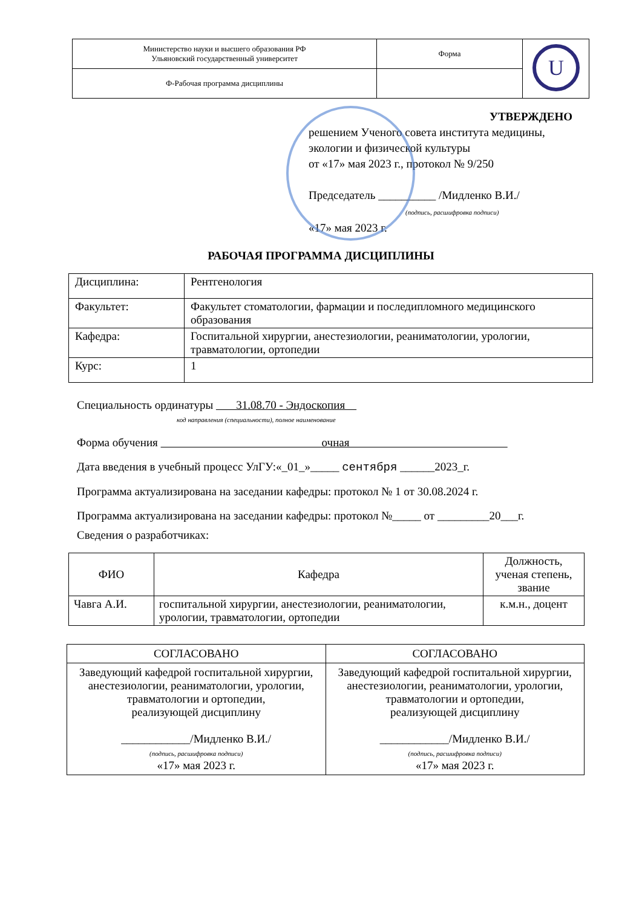| Министерство науки и высшего образования РФ Ульяновский государственный университет | Форма | U |
| Ф-Рабочая программа дисциплины | | |
УТВЕРЖДЕНО
решением Ученого совета института медицины,
экологии и физической культуры
от «17» мая 2023 г., протокол № 9/250
Председатель __________ /Мидленко В.И./
(подпись, расшифровка подписи)
«17» мая 2023 г.
РАБОЧАЯ ПРОГРАММА ДИСЦИПЛИНЫ
| Дисциплина: | Рентгенология |
| Факультет: | Факультет стоматологии, фармации и последипломного медицинского образования |
| Кафедра: | Госпитальной хирургии, анестезиологии, реаниматологии, урологии, травматологии, ортопедии |
| Курс: | 1 |
Специальность ординатуры 31.08.70 - Эндоскопия
код направления (специальности), полное наименование
Форма обучения очная
Дата введения в учебный процесс УлГУ:«_01_»_____ сентября ______2023_г.
Программа актуализирована на заседании кафедры: протокол № 1 от 30.08.2024 г.
Программа актуализирована на заседании кафедры: протокол №_____ от _________20___г.
Сведения о разработчиках:
| ФИО | Кафедра | Должность, ученая степень, звание |
| --- | --- | --- |
| Чавга А.И. | госпитальной хирургии, анестезиологии, реаниматологии, урологии, травматологии, ортопедии | к.м.н., доцент |
| СОГЛАСОВАНО | СОГЛАСОВАНО |
| Заведующий кафедрой госпитальной хирургии, анестезиологии, реаниматологии, урологии, травматологии и ортопедии, реализующей дисциплину ____________/Мидленко В.И./ (подпись, расшифровка подписи) «17» мая 2023 г. | Заведующий кафедрой госпитальной хирургии, анестезиологии, реаниматологии, урологии, травматологии и ортопедии, реализующей дисциплину ____________/Мидленко В.И./ (подпись, расшифровка подписи) «17» мая 2023 г. |